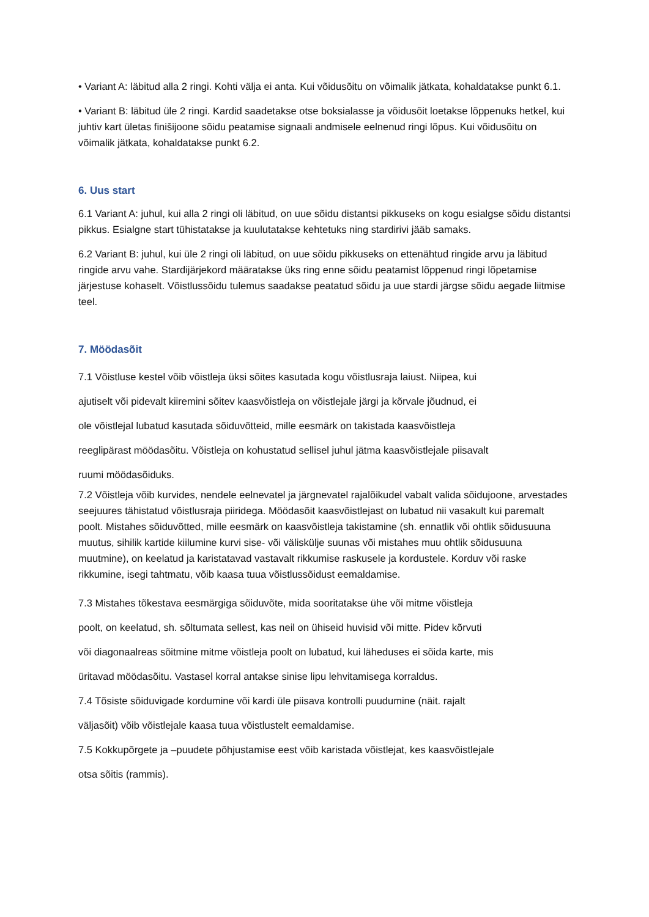• Variant A: läbitud alla 2 ringi. Kohti välja ei anta. Kui võidusõitu on võimalik jätkata, kohaldatakse punkt 6.1.
• Variant B: läbitud üle 2 ringi. Kardid saadetakse otse boksialasse ja võidusõit loetakse lõppenuks hetkel, kui juhtiv kart ületas finišijoone sõidu peatamise signaali andmisele eelnenud ringi lõpus. Kui võidusõitu on võimalik jätkata, kohaldatakse punkt 6.2.
6. Uus start
6.1 Variant A: juhul, kui alla 2 ringi oli läbitud, on uue sõidu distantsi pikkuseks on kogu esialgse sõidu distantsi pikkus. Esialgne start tühistatakse ja kuulutatakse kehtetuks ning stardirivi jääb samaks.
6.2 Variant B: juhul, kui üle 2 ringi oli läbitud, on uue sõidu pikkuseks on ettenähtud ringide arvu ja läbitud ringide arvu vahe. Stardijärjekord määratakse üks ring enne sõidu peatamist lõppenud ringi lõpetamise järjestuse kohaselt. Võistlussõidu tulemus saadakse peatatud sõidu ja uue stardi järgse sõidu aegade liitmise teel.
7. Möödasõit
7.1 Võistluse kestel võib võistleja üksi sõites kasutada kogu võistlusraja laiust. Niipea, kui
ajutiselt või pidevalt kiiremini sõitev kaasvõistleja on võistlejale järgi ja kõrvale jõudnud, ei
ole võistlejal lubatud kasutada sõiduvõtteid, mille eesmärk on takistada kaasvõistleja
reeglipärast möödasõitu. Võistleja on kohustatud sellisel juhul jätma kaasvõistlejale piisavalt
ruumi möödasõiduks.
7.2 Võistleja võib kurvides, nendele eelnevatel ja järgnevatel rajalõikudel vabalt valida sõidujoone, arvestades seejuures tähistatud võistlusraja piiridega. Möödasõit kaasvõistlejast on lubatud nii vasakult kui paremalt poolt. Mistahes sõiduvõtted, mille eesmärk on kaasvõistleja takistamine (sh. ennatlik või ohtlik sõidusuuna muutus, sihilik kartide kiilumine kurvi sise- või väliskülje suunas või mistahes muu ohtlik sõidusuuna muutmine), on keelatud ja karistatavad vastavalt rikkumise raskusele ja kordustele. Korduv või raske rikkumine, isegi tahtmatu, võib kaasa tuua võistlussõidust eemaldamise.
7.3 Mistahes tõkestava eesmärgiga sõiduvõte, mida sooritatakse ühe või mitme võistleja
poolt, on keelatud, sh. sõltumata sellest, kas neil on ühiseid huvisid või mitte. Pidev kõrvuti
või diagonaalreas sõitmine mitme võistleja poolt on lubatud, kui läheduses ei sõida karte, mis
üritavad möödasõitu. Vastasel korral antakse sinise lipu lehvitamisega korraldus.
7.4 Tõsiste sõiduvigade kordumine või kardi üle piisava kontrolli puudumine (näit. rajalt
väljasõit) võib võistlejale kaasa tuua võistlustelt eemaldamise.
7.5 Kokkupõrgete ja –puudete põhjustamise eest võib karistada võistlejat, kes kaasvõistlejale
otsa sõitis (rammis).